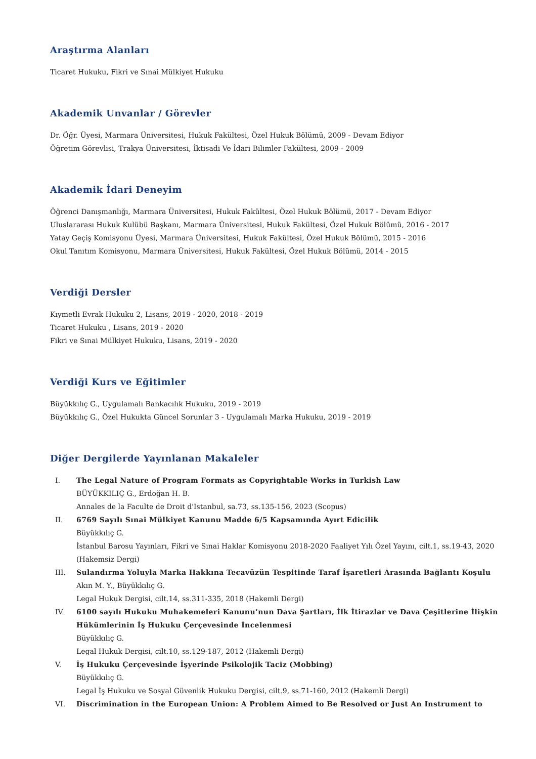Araştırma Alanları
Ticaret Hukuku, Fikri ve Sınai Mülkiyet Hukuku
Akademik Unvanlar / Görevler
Dr. Öğr. Üyesi, Marmara Üniversitesi, Hukuk Fakültesi, Özel Hukuk Bölümü, 2009 - Devam Ediyor
Öğretim Görevlisi, Trakya Üniversitesi, İktisadi Ve İdari Bilimler Fakültesi, 2009 - 2009
Akademik İdari Deneyim
Öğrenci Danışmanlığı, Marmara Üniversitesi, Hukuk Fakültesi, Özel Hukuk Bölümü, 2017 - Devam Ediyor
Uluslararası Hukuk Kulübü Başkanı, Marmara Üniversitesi, Hukuk Fakültesi, Özel Hukuk Bölümü, 2016 - 2017
Yatay Geçiş Komisyonu Üyesi, Marmara Üniversitesi, Hukuk Fakültesi, Özel Hukuk Bölümü, 2015 - 2016
Okul Tanıtım Komisyonu, Marmara Üniversitesi, Hukuk Fakültesi, Özel Hukuk Bölümü, 2014 - 2015
Verdiği Dersler
Kıymetli Evrak Hukuku 2, Lisans, 2019 - 2020, 2018 - 2019
Ticaret Hukuku , Lisans, 2019 - 2020
Fikri ve Sınai Mülkiyet Hukuku, Lisans, 2019 - 2020
Verdiği Kurs ve Eğitimler
Büyükkılıç G., Uygulamalı Bankacılık Hukuku, 2019 - 2019
Büyükkılıç G., Özel Hukukta Güncel Sorunlar 3 - Uygulamalı Marka Hukuku, 2019 - 2019
Diğer Dergilerde Yayınlanan Makaleler
I. The Legal Nature of Program Formats as Copyrightable Works in Turkish Law
BÜYÜKKILIÇ G., Erdoğan H. B.
Annales de la Faculte de Droit d'Istanbul, sa.73, ss.135-156, 2023 (Scopus)
II. 6769 Sayılı Sınai Mülkiyet Kanunu Madde 6/5 Kapsamında Ayırt Edicilik
Büyükkılıç G.
İstanbul Barosu Yayınları, Fikri ve Sınai Haklar Komisyonu 2018-2020 Faaliyet Yılı Özel Yayını, cilt.1, ss.19-43, 2020 (Hakemsiz Dergi)
III. Sulandırma Yoluyla Marka Hakkına Tecavüzün Tespitinde Taraf İşaretleri Arasında Bağlantı Koşulu
Akın M. Y., Büyükkılıç G.
Legal Hukuk Dergisi, cilt.14, ss.311-335, 2018 (Hakemli Dergi)
IV. 6100 sayılı Hukuku Muhakemeleri Kanunu’nun Dava Şartları, İlk İtirazlar ve Dava Çeşitlerine İlişkin Hükümlerinin İş Hukuku Çerçevesinde İncelenmesi
Büyükkılıç G.
Legal Hukuk Dergisi, cilt.10, ss.129-187, 2012 (Hakemli Dergi)
V. İş Hukuku Çerçevesinde İşyerinde Psikolojik Taciz (Mobbing)
Büyükkılıç G.
Legal İş Hukuku ve Sosyal Güvenlik Hukuku Dergisi, cilt.9, ss.71-160, 2012 (Hakemli Dergi)
VI. Discrimination in the European Union: A Problem Aimed to Be Resolved or Just An Instrument to